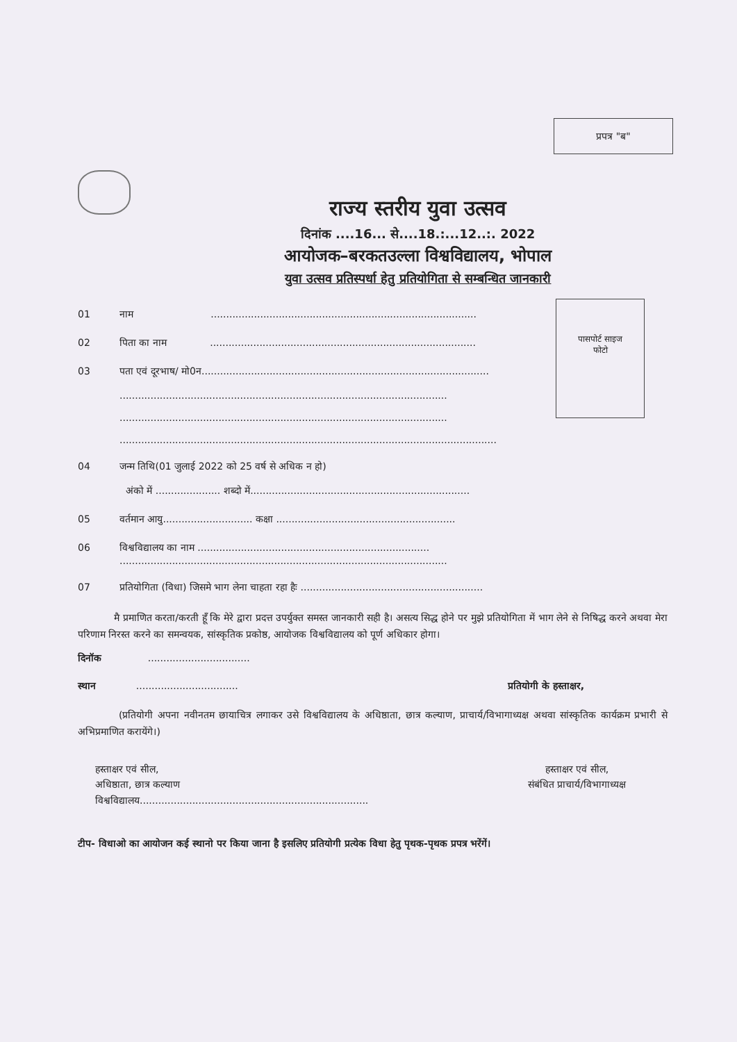प्रपत्र "ब"
राज्य स्तरीय युवा उत्सव
दिनांक ....16... से....18.:...12..:. 2022
आयोजक–बरकतउल्ला विश्वविद्यालय, भोपाल
युवा उत्सव प्रतिस्पर्धा हेतु प्रतियोगिता से सम्बन्धित जानकारी
पासपोर्ट साइज
फोटो
01 नाम ......................................................................................
02 पिता का नाम ......................................................................................
03 पता एवं दूरभाष/ मो0न.............................................................................................
..........................................................................................................
..........................................................................................................
..........................................................................................................................
04 जन्म तिथि(01 जुलाई 2022 को 25 वर्ष से अधिक न हो)
अंको में ..................... शब्दो में.......................................................................
05 वर्तमान आयु............................. कक्षा ..........................................................
06 विश्वविद्यालय का नाम ...........................................................................
..........................................................................................................
07 प्रतियोगिता (विधा) जिसमे भाग लेना चाहता रहा हैः ...........................................................
मै प्रमाणित करता/करती हूँ कि मेरे द्वारा प्रदत्त उपर्युक्त समस्त जानकारी सही है। असत्य सिद्ध होने पर मुझे प्रतियोगिता में भाग लेने से निषिद्ध करने अथवा मेरा परिणाम निरस्त करने का समन्वयक, सांस्कृतिक प्रकोष्ठ, आयोजक विश्वविद्यालय को पूर्ण अधिकार होगा।
दिनॉक .................................
स्थान ................................. प्रतियोगी के हस्ताक्षर,
(प्रतियोगी अपना नवीनतम छायाचित्र लगाकर उसे विश्वविद्यालय के अधिष्ठाता, छात्र कल्याण, प्राचार्य/विभागाध्यक्ष अथवा सांस्कृतिक कार्यक्रम प्रभारी से अभिप्रमाणित करायेंगे।)
हस्ताक्षर एवं सील,
अधिष्ठाता, छात्र कल्याण
विश्वविद्यालय..........................................................................
हस्ताक्षर एवं सील,
संबंधित प्राचार्य/विभागाध्यक्ष
टीप- विधाओ का आयोजन कई स्थानो पर किया जाना है इसलिए प्रतियोगी प्रत्येक विधा हेतु पृथक-पृथक प्रपत्र भरेंगें।